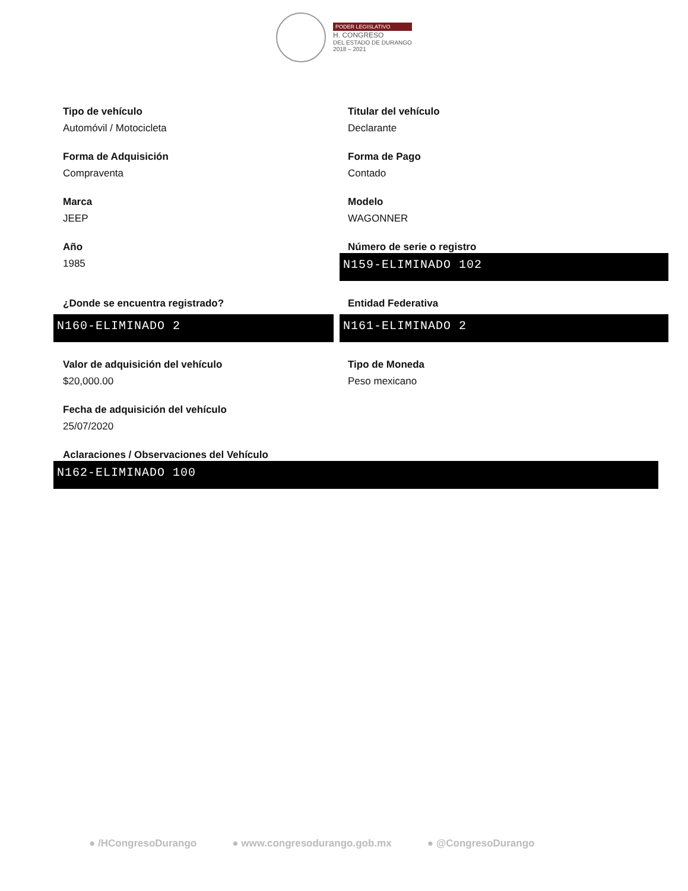PODER LEGISLATIVO
H. CONGRESO
DEL ESTADO DE DURANGO
2018 – 2021
Tipo de vehículo
Automóvil / Motocicleta
Titular del vehículo
Declarante
Forma de Adquisición
Compraventa
Forma de Pago
Contado
Marca
JEEP
Modelo
WAGONNER
Año
1985
Número de serie o registro
N159-ELIMINADO 102
¿Donde se encuentra registrado?
N160-ELIMINADO 2
Entidad Federativa
N161-ELIMINADO 2
Valor de adquisición del vehículo
$20,000.00
Tipo de Moneda
Peso mexicano
Fecha de adquisición del vehículo
25/07/2020
Aclaraciones / Observaciones del Vehículo
N162-ELIMINADO 100
● /HCongresoDurango ● www.congresodurango.gob.mx ● @CongresoDurango